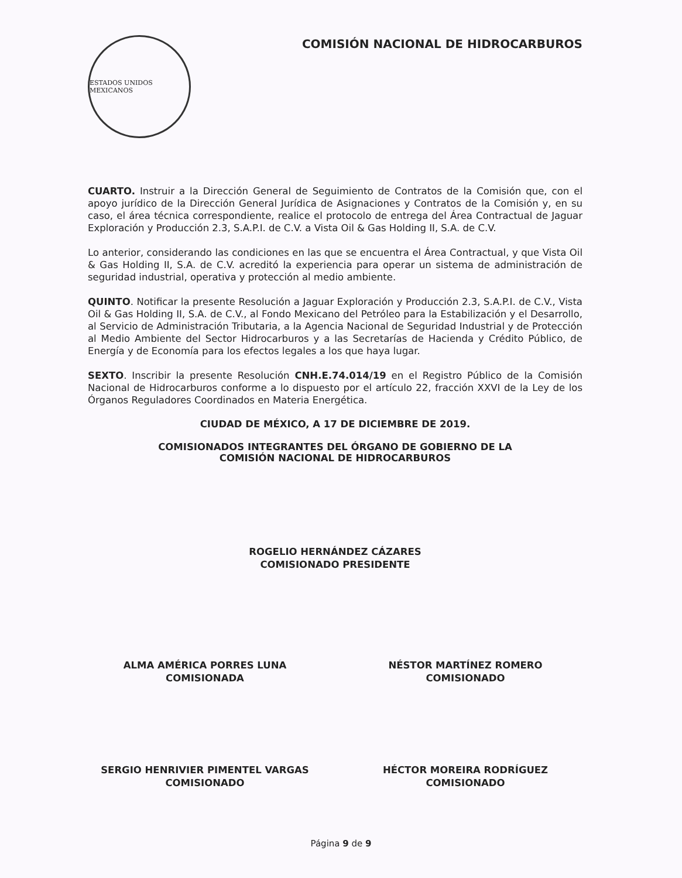ESTADOS UNIDOS MEXICANOS
COMISIÓN NACIONAL DE HIDROCARBUROS
CUARTO. Instruir a la Dirección General de Seguimiento de Contratos de la Comisión que, con el apoyo jurídico de la Dirección General Jurídica de Asignaciones y Contratos de la Comisión y, en su caso, el área técnica correspondiente, realice el protocolo de entrega del Área Contractual de Jaguar Exploración y Producción 2.3, S.A.P.I. de C.V. a Vista Oil & Gas Holding II, S.A. de C.V.
Lo anterior, considerando las condiciones en las que se encuentra el Área Contractual, y que Vista Oil & Gas Holding II, S.A. de C.V. acreditó la experiencia para operar un sistema de administración de seguridad industrial, operativa y protección al medio ambiente.
QUINTO. Notificar la presente Resolución a Jaguar Exploración y Producción 2.3, S.A.P.I. de C.V., Vista Oil & Gas Holding II, S.A. de C.V., al Fondo Mexicano del Petróleo para la Estabilización y el Desarrollo, al Servicio de Administración Tributaria, a la Agencia Nacional de Seguridad Industrial y de Protección al Medio Ambiente del Sector Hidrocarburos y a las Secretarías de Hacienda y Crédito Público, de Energía y de Economía para los efectos legales a los que haya lugar.
SEXTO. Inscribir la presente Resolución CNH.E.74.014/19 en el Registro Público de la Comisión Nacional de Hidrocarburos conforme a lo dispuesto por el artículo 22, fracción XXVI de la Ley de los Órganos Reguladores Coordinados en Materia Energética.
CIUDAD DE MÉXICO, A 17 DE DICIEMBRE DE 2019.
COMISIONADOS INTEGRANTES DEL ÓRGANO DE GOBIERNO DE LA
COMISIÓN NACIONAL DE HIDROCARBUROS
ROGELIO HERNÁNDEZ CÁZARES
COMISIONADO PRESIDENTE
ALMA AMÉRICA PORRES LUNA
COMISIONADA
NÉSTOR MARTÍNEZ ROMERO
COMISIONADO
SERGIO HENRIVIER PIMENTEL VARGAS
COMISIONADO
HÉCTOR MOREIRA RODRÍGUEZ
COMISIONADO
Página 9 de 9